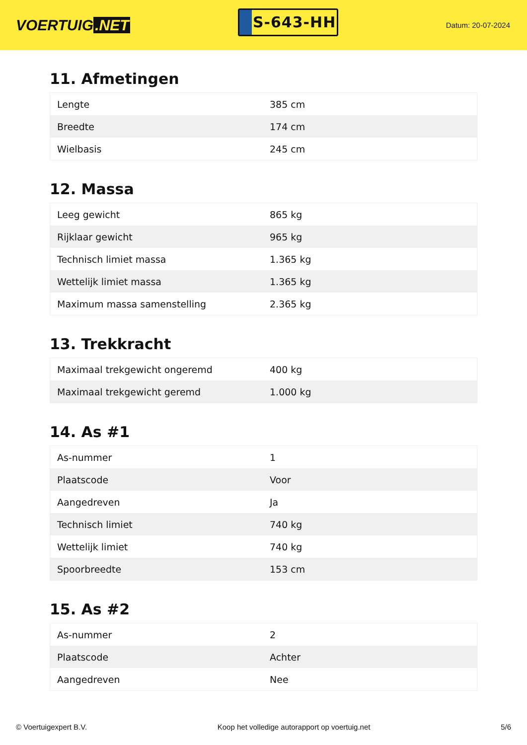VOERTUIG.NET
S-643-HH
Datum: 20-07-2024
11. Afmetingen
| Lengte | 385 cm |
| Breedte | 174 cm |
| Wielbasis | 245 cm |
12. Massa
| Leeg gewicht | 865 kg |
| Rijklaar gewicht | 965 kg |
| Technisch limiet massa | 1.365 kg |
| Wettelijk limiet massa | 1.365 kg |
| Maximum massa samenstelling | 2.365 kg |
13. Trekkracht
| Maximaal trekgewicht ongeremd | 400 kg |
| Maximaal trekgewicht geremd | 1.000 kg |
14. As #1
| As-nummer | 1 |
| Plaatscode | Voor |
| Aangedreven | Ja |
| Technisch limiet | 740 kg |
| Wettelijk limiet | 740 kg |
| Spoorbreedte | 153 cm |
15. As #2
| As-nummer | 2 |
| Plaatscode | Achter |
| Aangedreven | Nee |
© Voertuigexpert B.V. Koop het volledige autorapport op voertuig.net 5/6